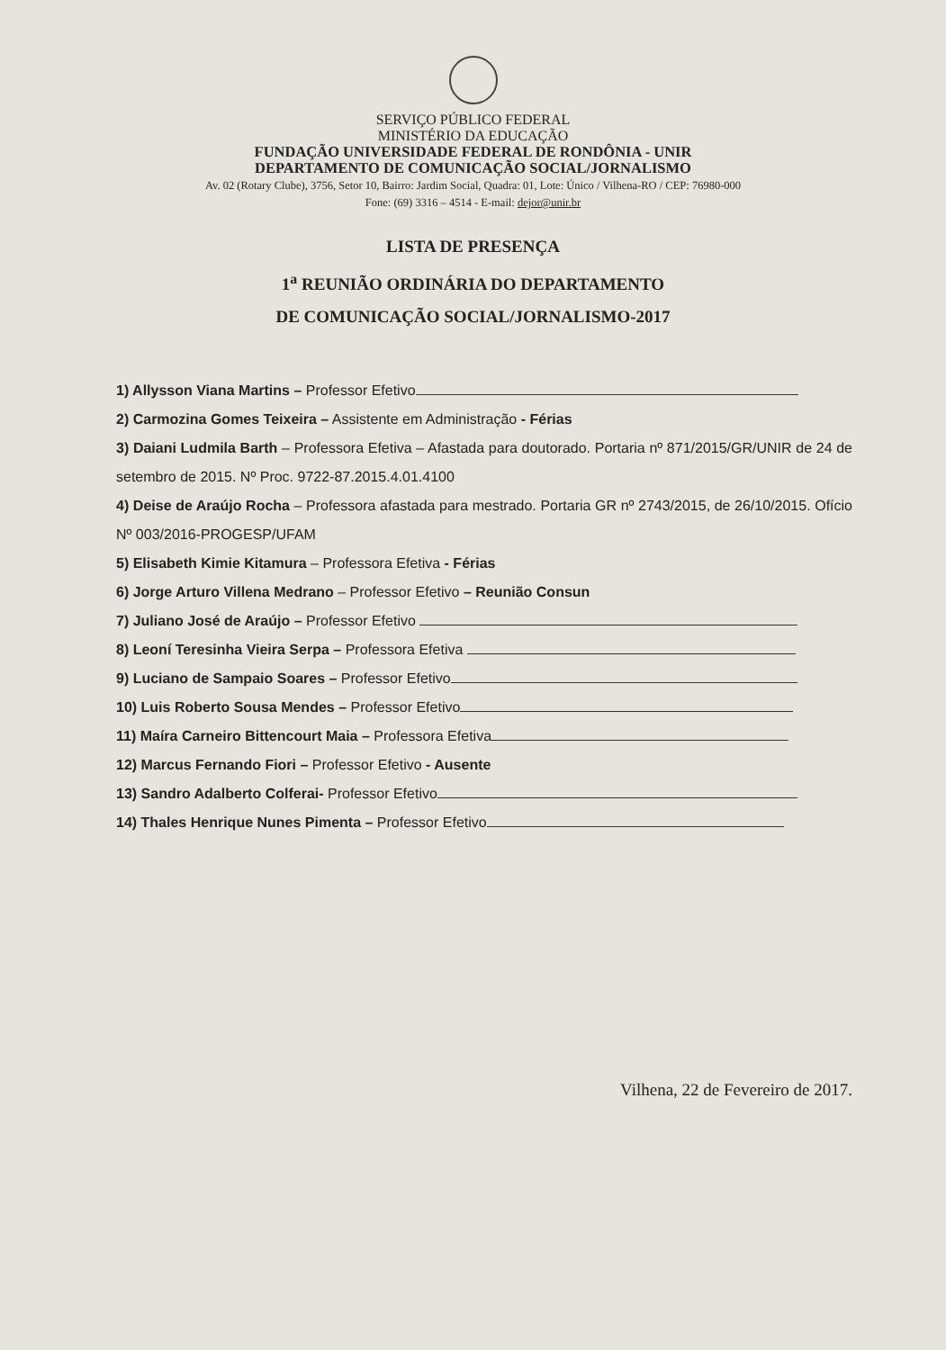SERVIÇO PÚBLICO FEDERAL
MINISTÉRIO DA EDUCAÇÃO
FUNDAÇÃO UNIVERSIDADE FEDERAL DE RONDÔNIA - UNIR
DEPARTAMENTO DE COMUNICAÇÃO SOCIAL/JORNALISMO
Av. 02 (Rotary Clube), 3756, Setor 10, Bairro: Jardim Social, Quadra: 01, Lote: Único / Vilhena-RO / CEP: 76980-000
Fone: (69) 3316 – 4514 - E-mail: dejor@unir.br
LISTA DE PRESENÇA
1<sup>a</sup> REUNIÃO ORDINÁRIA DO DEPARTAMENTO
DE COMUNICAÇÃO SOCIAL/JORNALISMO-2017
1) Allysson Viana Martins – Professor Efetivo
2) Carmozina Gomes Teixeira – Assistente em Administração - Férias
3) Daiani Ludmila Barth – Professora Efetiva – Afastada para doutorado. Portaria nº 871/2015/GR/UNIR de 24 de setembro de 2015. Nº Proc. 9722-87.2015.4.01.4100
4) Deise de Araújo Rocha – Professora afastada para mestrado. Portaria GR nº 2743/2015, de 26/10/2015. Ofício Nº 003/2016-PROGESP/UFAM
5) Elisabeth Kimie Kitamura – Professora Efetiva - Férias
6) Jorge Arturo Villena Medrano – Professor Efetivo – Reunião Consun
7) Juliano José de Araújo – Professor Efetivo
8) Leoní Teresinha Vieira Serpa – Professora Efetiva
9) Luciano de Sampaio Soares – Professor Efetivo
10) Luis Roberto Sousa Mendes – Professor Efetivo
11) Maíra Carneiro Bittencourt Maia – Professora Efetiva
12) Marcus Fernando Fiori – Professor Efetivo - Ausente
13) Sandro Adalberto Colferai- Professor Efetivo
14) Thales Henrique Nunes Pimenta – Professor Efetivo
Vilhena, 22 de Fevereiro de 2017.